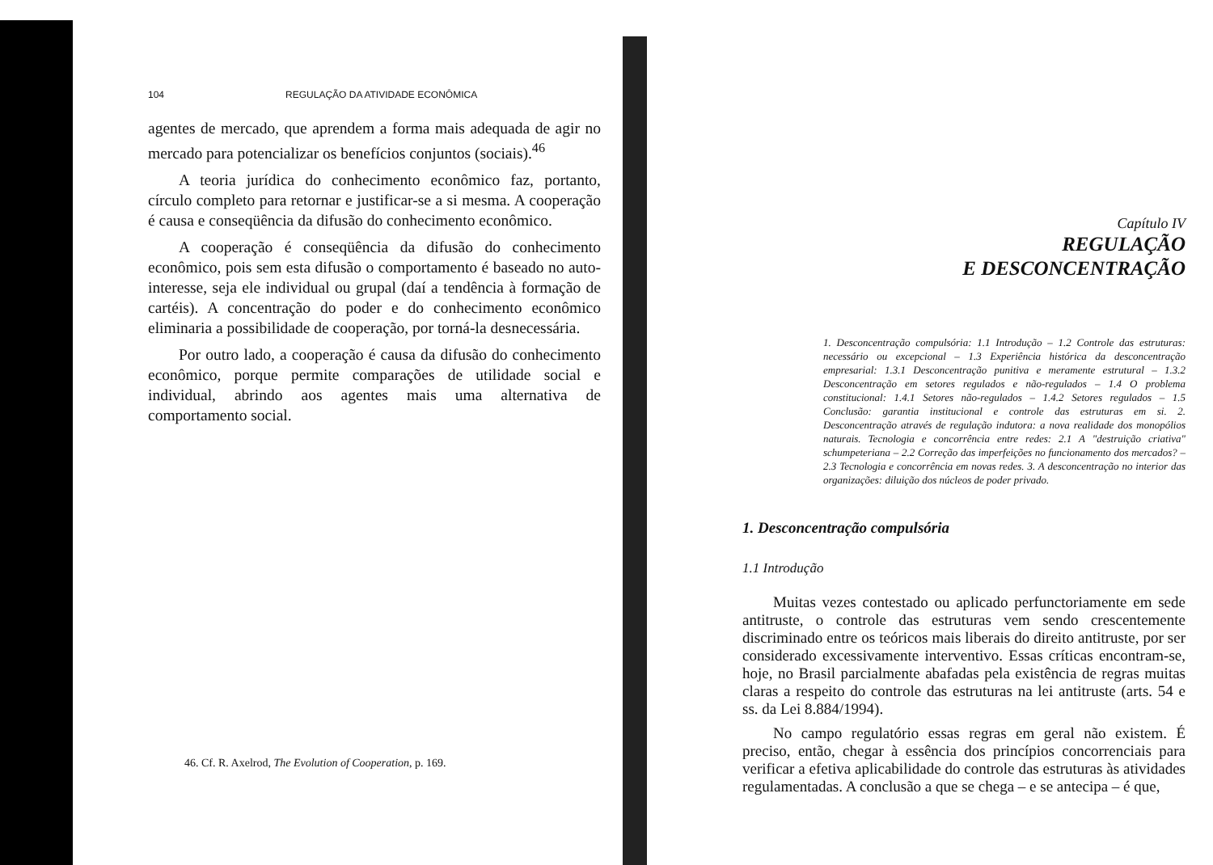104 REGULAÇÃO DA ATIVIDADE ECONÔMICA
agentes de mercado, que aprendem a forma mais adequada de agir no mercado para potencializar os benefícios conjuntos (sociais).<sup>46</sup>
A teoria jurídica do conhecimento econômico faz, portanto, círculo completo para retornar e justificar-se a si mesma. A cooperação é causa e conseqüência da difusão do conhecimento econômico.
A cooperação é conseqüência da difusão do conhecimento econômico, pois sem esta difusão o comportamento é baseado no auto-interesse, seja ele individual ou grupal (daí a tendência à formação de cartéis). A concentração do poder e do conhecimento econômico eliminaria a possibilidade de cooperação, por torná-la desnecessária.
Por outro lado, a cooperação é causa da difusão do conhecimento econômico, porque permite comparações de utilidade social e individual, abrindo aos agentes mais uma alternativa de comportamento social.
46. Cf. R. Axelrod, The Evolution of Cooperation, p. 169.
Capítulo IV
REGULAÇÃO
E DESCONCENTRAÇÃO
1. Desconcentração compulsória: 1.1 Introdução – 1.2 Controle das estruturas: necessário ou excepcional – 1.3 Experiência histórica da desconcentração empresarial: 1.3.1 Desconcentração punitiva e meramente estrutural – 1.3.2 Desconcentração em setores regulados e não-regulados – 1.4 O problema constitucional: 1.4.1 Setores não-regulados – 1.4.2 Setores regulados – 1.5 Conclusão: garantia institucional e controle das estruturas em si. 2. Desconcentração através de regulação indutora: a nova realidade dos monopólios naturais. Tecnologia e concorrência entre redes: 2.1 A "destruição criativa" schumpeteriana – 2.2 Correção das imperfeições no funcionamento dos mercados? – 2.3 Tecnologia e concorrência em novas redes. 3. A desconcentração no interior das organizações: diluição dos núcleos de poder privado.
1. Desconcentração compulsória
1.1 Introdução
Muitas vezes contestado ou aplicado perfunctoriamente em sede antitruste, o controle das estruturas vem sendo crescentemente discriminado entre os teóricos mais liberais do direito antitruste, por ser considerado excessivamente interventivo. Essas críticas encontram-se, hoje, no Brasil parcialmente abafadas pela existência de regras muitas claras a respeito do controle das estruturas na lei antitruste (arts. 54 e ss. da Lei 8.884/1994).
No campo regulatório essas regras em geral não existem. É preciso, então, chegar à essência dos princípios concorrenciais para verificar a efetiva aplicabilidade do controle das estruturas às atividades regulamentadas. A conclusão a que se chega – e se antecipa – é que,